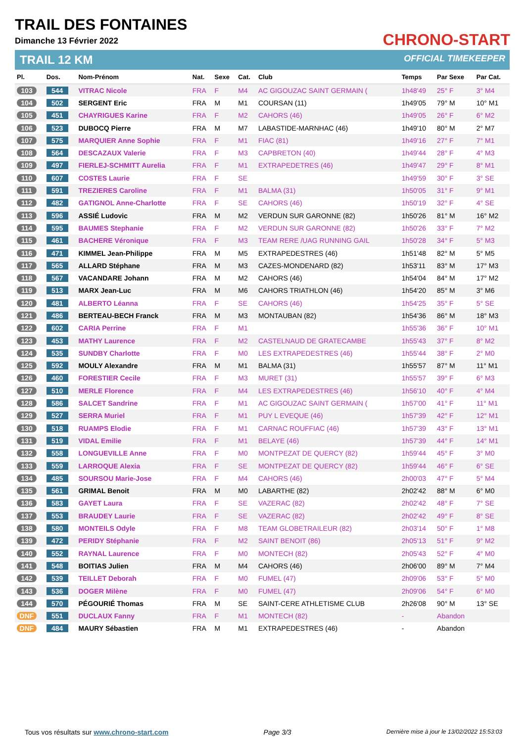TRAIL DES FONTAINES
Dimanche 13 Février 2022
TRAIL 12 KM
CHRONO-START
OFFICIAL TIMEKEEPER
| Pl. | Dos. | Nom-Prénom | Nat. | Sexe | Cat. | Club | Temps | Par Sexe | Par Cat. |
| --- | --- | --- | --- | --- | --- | --- | --- | --- | --- |
| 103 | 544 | VITRAC Nicole | FRA | F | M4 | AC GIGOUZAC SAINT GERMAIN ( | 1h48'49 | 25° F | 3° M4 |
| 104 | 502 | SERGENT Eric | FRA | M | M1 | COURSAN (11) | 1h49'05 | 79° M | 10° M1 |
| 105 | 451 | CHAYRIGUES Karine | FRA | F | M2 | CAHORS (46) | 1h49'05 | 26° F | 6° M2 |
| 106 | 523 | DUBOCQ Pierre | FRA | M | M7 | LABASTIDE-MARNHAC (46) | 1h49'10 | 80° M | 2° M7 |
| 107 | 575 | MARQUIER Anne Sophie | FRA | F | M1 | FIAC (81) | 1h49'16 | 27° F | 7° M1 |
| 108 | 564 | DESCAZAUX Valerie | FRA | F | M3 | CAPBRETON (40) | 1h49'44 | 28° F | 4° M3 |
| 109 | 497 | FIERLEJ-SCHMITT Aurelia | FRA | F | M1 | EXTRAPEDETRES (46) | 1h49'47 | 29° F | 8° M1 |
| 110 | 607 | COSTES Laurie | FRA | F | SE | | 1h49'59 | 30° F | 3° SE |
| 111 | 591 | TREZIERES Caroline | FRA | F | M1 | BALMA (31) | 1h50'05 | 31° F | 9° M1 |
| 112 | 482 | GATIGNOL Anne-Charlotte | FRA | F | SE | CAHORS (46) | 1h50'19 | 32° F | 4° SE |
| 113 | 596 | ASSIÉ Ludovic | FRA | M | M2 | VERDUN SUR GARONNE (82) | 1h50'26 | 81° M | 16° M2 |
| 114 | 595 | BAUMES Stephanie | FRA | F | M2 | VERDUN SUR GARONNE (82) | 1h50'26 | 33° F | 7° M2 |
| 115 | 461 | BACHERE Véronique | FRA | F | M3 | TEAM RERE /UAG RUNNING GAIL | 1h50'28 | 34° F | 5° M3 |
| 116 | 471 | KIMMEL Jean-Philippe | FRA | M | M5 | EXTRAPEDESTRES (46) | 1h51'48 | 82° M | 5° M5 |
| 117 | 565 | ALLARD Stéphane | FRA | M | M3 | CAZES-MONDENARD (82) | 1h53'11 | 83° M | 17° M3 |
| 118 | 567 | VACANDARE Johann | FRA | M | M2 | CAHORS (46) | 1h54'04 | 84° M | 17° M2 |
| 119 | 513 | MARX Jean-Luc | FRA | M | M6 | CAHORS TRIATHLON (46) | 1h54'20 | 85° M | 3° M6 |
| 120 | 481 | ALBERTO Léanna | FRA | F | SE | CAHORS (46) | 1h54'25 | 35° F | 5° SE |
| 121 | 486 | BERTEAU-BECH Franck | FRA | M | M3 | MONTAUBAN (82) | 1h54'36 | 86° M | 18° M3 |
| 122 | 602 | CARIA Perrine | FRA | F | M1 | | 1h55'36 | 36° F | 10° M1 |
| 123 | 453 | MATHY Laurence | FRA | F | M2 | CASTELNAUD DE GRATECAMBE | 1h55'43 | 37° F | 8° M2 |
| 124 | 535 | SUNDBY Charlotte | FRA | F | M0 | LES EXTRAPEDESTRES (46) | 1h55'44 | 38° F | 2° M0 |
| 125 | 592 | MOULY Alexandre | FRA | M | M1 | BALMA (31) | 1h55'57 | 87° M | 11° M1 |
| 126 | 460 | FORESTIER Cecile | FRA | F | M3 | MURET (31) | 1h55'57 | 39° F | 6° M3 |
| 127 | 510 | MERLE Florence | FRA | F | M4 | LES EXTRAPEDESTRES (46) | 1h56'10 | 40° F | 4° M4 |
| 128 | 586 | SALCET Sandrine | FRA | F | M1 | AC GIGOUZAC SAINT GERMAIN ( | 1h57'00 | 41° F | 11° M1 |
| 129 | 527 | SERRA Muriel | FRA | F | M1 | PUY L EVEQUE (46) | 1h57'39 | 42° F | 12° M1 |
| 130 | 518 | RUAMPS Elodie | FRA | F | M1 | CARNAC ROUFFIAC (46) | 1h57'39 | 43° F | 13° M1 |
| 131 | 519 | VIDAL Emilie | FRA | F | M1 | BELAYE (46) | 1h57'39 | 44° F | 14° M1 |
| 132 | 558 | LONGUEVILLE Anne | FRA | F | M0 | MONTPEZAT DE QUERCY (82) | 1h59'44 | 45° F | 3° M0 |
| 133 | 559 | LARROQUE Alexia | FRA | F | SE | MONTPEZAT DE QUERCY (82) | 1h59'44 | 46° F | 6° SE |
| 134 | 485 | SOURSOU Marie-Jose | FRA | F | M4 | CAHORS (46) | 2h00'03 | 47° F | 5° M4 |
| 135 | 561 | GRIMAL Benoit | FRA | M | M0 | LABARTHE (82) | 2h02'42 | 88° M | 6° M0 |
| 136 | 583 | GAYET Laura | FRA | F | SE | VAZERAC (82) | 2h02'42 | 48° F | 7° SE |
| 137 | 553 | BRAUDEY Laurie | FRA | F | SE | VAZERAC (82) | 2h02'42 | 49° F | 8° SE |
| 138 | 580 | MONTEILS Odyle | FRA | F | M8 | TEAM GLOBETRAILEUR (82) | 2h03'14 | 50° F | 1° M8 |
| 139 | 472 | PERIDY Stéphanie | FRA | F | M2 | SAINT BENOIT (86) | 2h05'13 | 51° F | 9° M2 |
| 140 | 552 | RAYNAL Laurence | FRA | F | M0 | MONTECH (82) | 2h05'43 | 52° F | 4° M0 |
| 141 | 548 | BOITIAS Julien | FRA | M | M4 | CAHORS (46) | 2h06'00 | 89° M | 7° M4 |
| 142 | 539 | TEILLET Deborah | FRA | F | M0 | FUMEL (47) | 2h09'06 | 53° F | 5° M0 |
| 143 | 536 | DOGER Milène | FRA | F | M0 | FUMEL (47) | 2h09'06 | 54° F | 6° M0 |
| 144 | 570 | PÉGOURIÉ Thomas | FRA | M | SE | SAINT-CERE ATHLETISME CLUB | 2h26'08 | 90° M | 13° SE |
| DNF | 551 | DUCLAUX Fanny | FRA | F | M1 | MONTECH (82) | - | Abandon | |
| DNF | 484 | MAURY Sébastien | FRA | M | M1 | EXTRAPEDESTRES (46) | - | Abandon | |
Tous vos résultats sur www.chrono-start.com Page 3/3 Dernière mise à jour le 13/02/2022 15:53:03